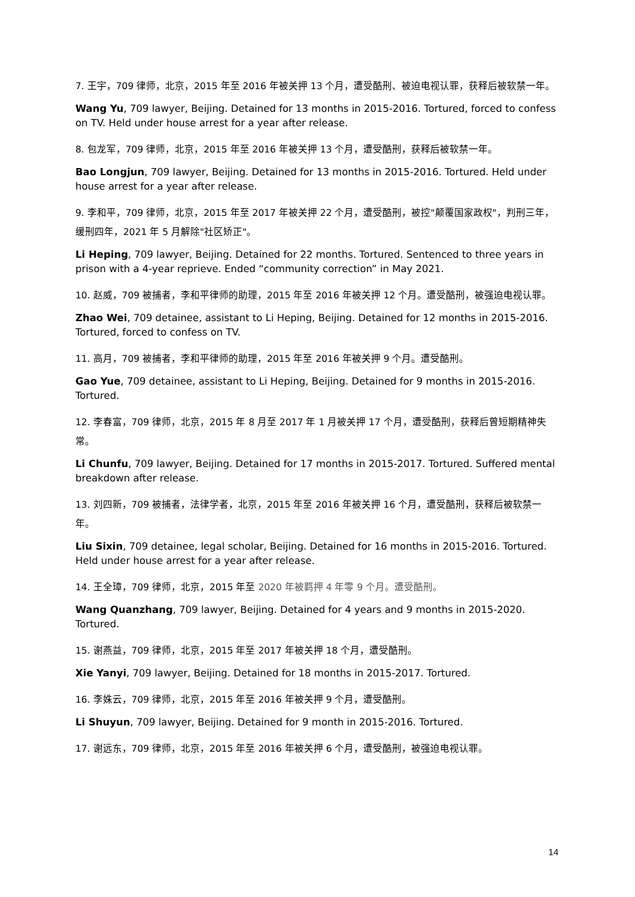7. 王宇，709 律师，北京，2015 年至 2016 年被关押 13 个月，遭受酷刑、被迫电视认罪，获释后被软禁一年。
Wang Yu, 709 lawyer, Beijing. Detained for 13 months in 2015-2016. Tortured, forced to confess on TV. Held under house arrest for a year after release.
8. 包龙军，709 律师，北京，2015 年至 2016 年被关押 13 个月，遭受酷刑，获释后被软禁一年。
Bao Longjun, 709 lawyer, Beijing. Detained for 13 months in 2015-2016. Tortured. Held under house arrest for a year after release.
9. 李和平，709 律师，北京，2015 年至 2017 年被关押 22 个月，遭受酷刑，被控"颠覆国家政权"，判刑三年，缓刑四年，2021 年 5 月解除"社区矫正"。
Li Heping, 709 lawyer, Beijing. Detained for 22 months. Tortured. Sentenced to three years in prison with a 4-year reprieve. Ended “community correction” in May 2021.
10. 赵威，709 被捕者，李和平律师的助理，2015 年至 2016 年被关押 12 个月。遭受酷刑，被强迫电视认罪。
Zhao Wei, 709 detainee, assistant to Li Heping, Beijing. Detained for 12 months in 2015-2016. Tortured, forced to confess on TV.
11. 高月，709 被捕者，李和平律师的助理，2015 年至 2016 年被关押 9 个月。遭受酷刑。
Gao Yue, 709 detainee, assistant to Li Heping, Beijing. Detained for 9 months in 2015-2016. Tortured.
12. 李春富，709 律师，北京，2015 年 8 月至 2017 年 1 月被关押 17 个月，遭受酷刑，获释后曾短期精神失常。
Li Chunfu, 709 lawyer, Beijing. Detained for 17 months in 2015-2017. Tortured. Suffered mental breakdown after release.
13. 刘四新，709 被捕者，法律学者，北京，2015 年至 2016 年被关押 16 个月，遭受酷刑，获释后被软禁一年。
Liu Sixin, 709 detainee, legal scholar, Beijing. Detained for 16 months in 2015-2016. Tortured. Held under house arrest for a year after release.
14. 王全璋，709 律师，北京，2015 年至 2020 年被羁押 4 年零 9 个月。遭受酷刑。
Wang Quanzhang, 709 lawyer, Beijing. Detained for 4 years and 9 months in 2015-2020. Tortured.
15. 谢燕益，709 律师，北京，2015 年至 2017 年被关押 18 个月，遭受酷刑。
Xie Yanyi, 709 lawyer, Beijing. Detained for 18 months in 2015-2017. Tortured.
16. 李姝云，709 律师，北京，2015 年至 2016 年被关押 9 个月，遭受酷刑。
Li Shuyun, 709 lawyer, Beijing. Detained for 9 month in 2015-2016. Tortured.
17. 谢远东，709 律师，北京，2015 年至 2016 年被关押 6 个月，遭受酷刑，被强迫电视认罪。
14